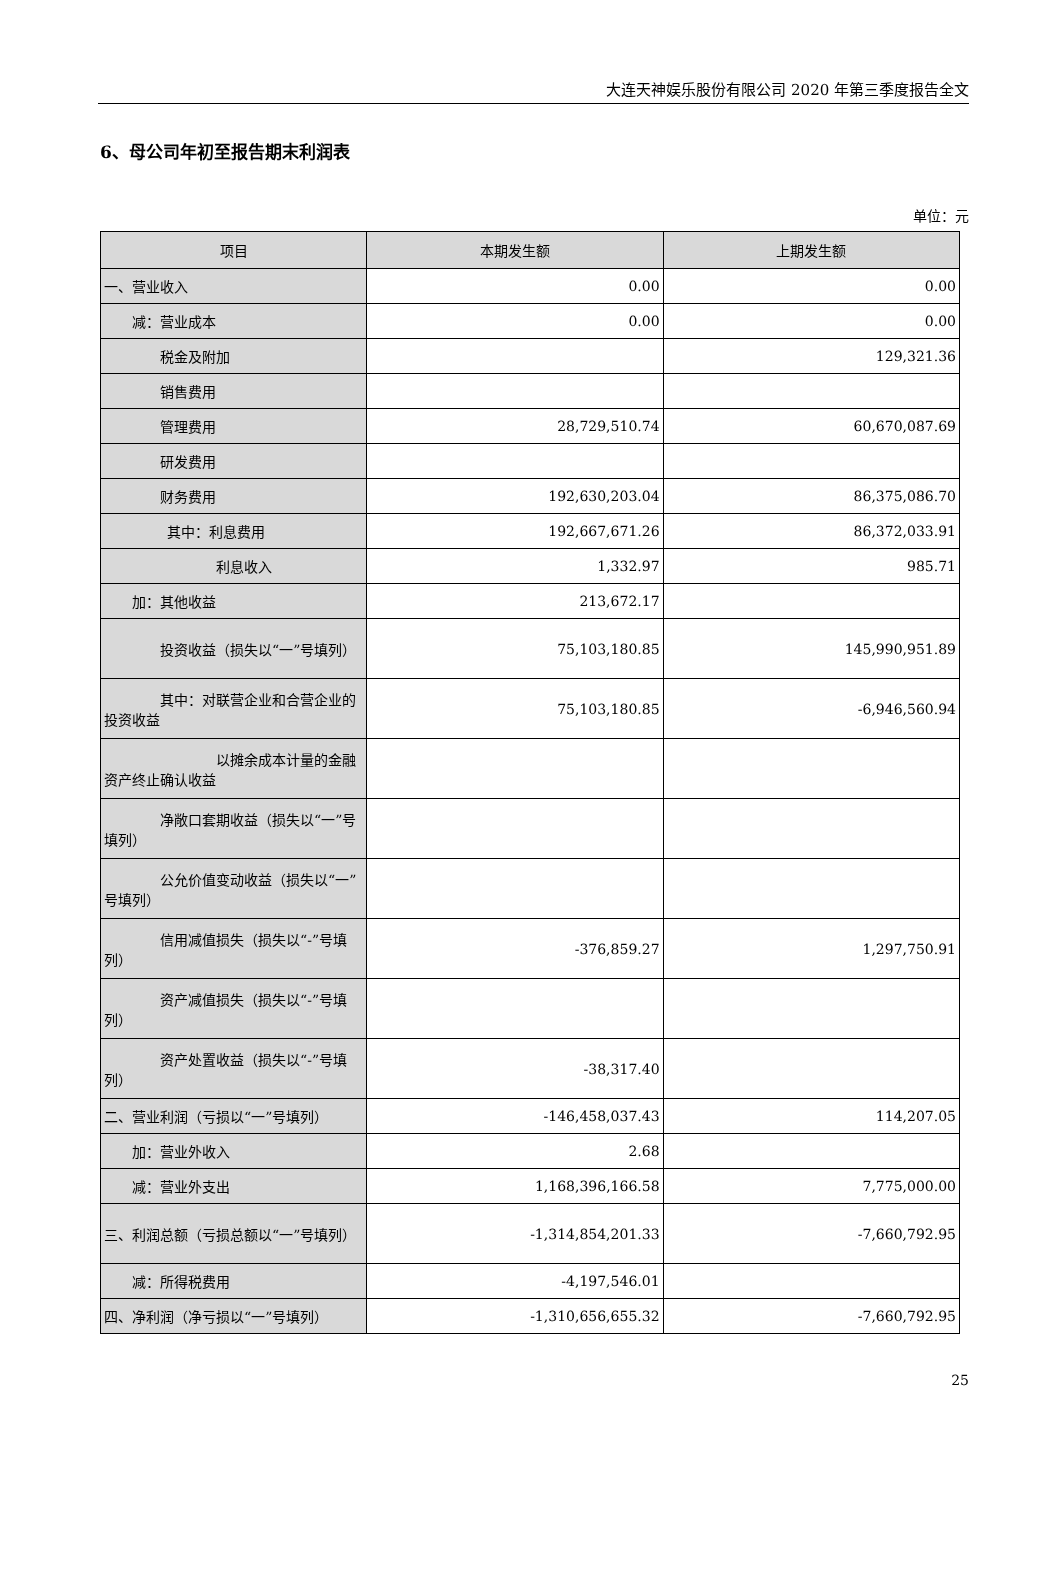大连天神娱乐股份有限公司 2020 年第三季度报告全文
6、母公司年初至报告期末利润表
单位：元
| 项目 | 本期发生额 | 上期发生额 |
| --- | --- | --- |
| 一、营业收入 | 0.00 | 0.00 |
| 减：营业成本 | 0.00 | 0.00 |
| 税金及附加 | | 129,321.36 |
| 销售费用 | | |
| 管理费用 | 28,729,510.74 | 60,670,087.69 |
| 研发费用 | | |
| 财务费用 | 192,630,203.04 | 86,375,086.70 |
| 其中：利息费用 | 192,667,671.26 | 86,372,033.91 |
| 利息收入 | 1,332.97 | 985.71 |
| 加：其他收益 | 213,672.17 | |
| 投资收益（损失以“一”号填列） | 75,103,180.85 | 145,990,951.89 |
| 其中：对联营企业和合营企业的投资收益 | 75,103,180.85 | -6,946,560.94 |
| 以摊余成本计量的金融资产终止确认收益 | | |
| 净敞口套期收益（损失以“一”号填列） | | |
| 公允价值变动收益（损失以“一”号填列） | | |
| 信用减值损失（损失以“-”号填列） | -376,859.27 | 1,297,750.91 |
| 资产减值损失（损失以“-”号填列） | | |
| 资产处置收益（损失以“-”号填列） | -38,317.40 | |
| 二、营业利润（亏损以“一”号填列） | -146,458,037.43 | 114,207.05 |
| 加：营业外收入 | 2.68 | |
| 减：营业外支出 | 1,168,396,166.58 | 7,775,000.00 |
| 三、利润总额（亏损总额以“一”号填列） | -1,314,854,201.33 | -7,660,792.95 |
| 减：所得税费用 | -4,197,546.01 | |
| 四、净利润（净亏损以“一”号填列） | -1,310,656,655.32 | -7,660,792.95 |
25